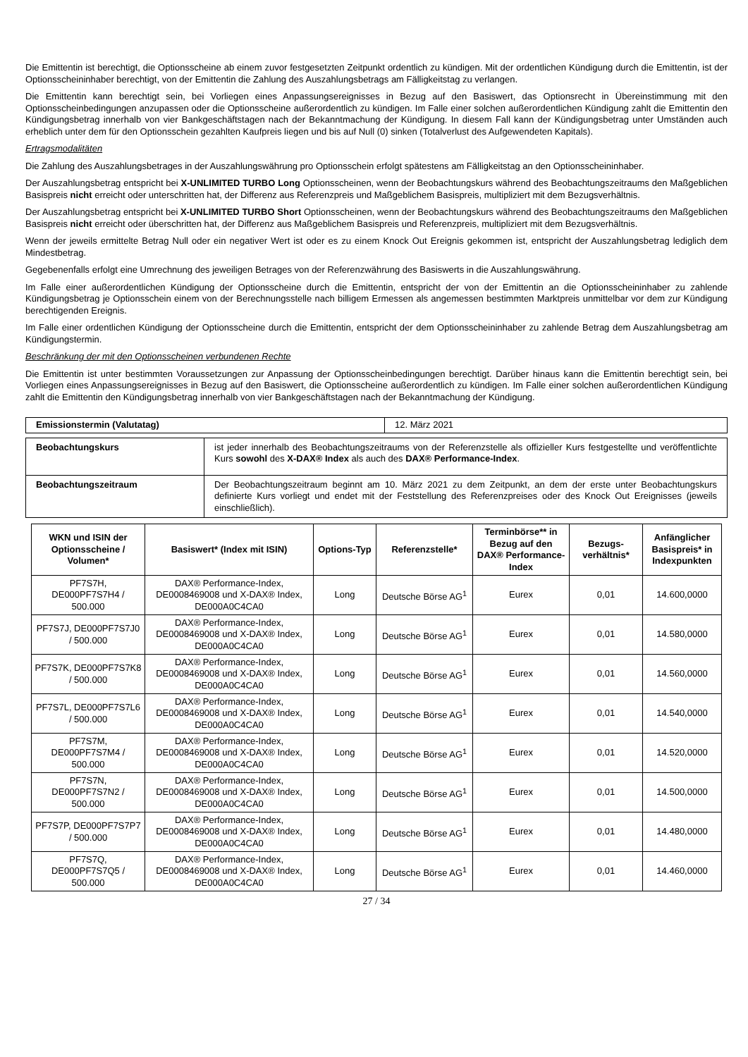Die Emittentin ist berechtigt, die Optionsscheine ab einem zuvor festgesetzten Zeitpunkt ordentlich zu kündigen. Mit der ordentlichen Kündigung durch die Emittentin, ist der Optionsscheininhaber berechtigt, von der Emittentin die Zahlung des Auszahlungsbetrags am Fälligkeitstag zu verlangen.
Die Emittentin kann berechtigt sein, bei Vorliegen eines Anpassungsereignisses in Bezug auf den Basiswert, das Optionsrecht in Übereinstimmung mit den Optionsscheinbedingungen anzupassen oder die Optionsscheine außerordentlich zu kündigen. Im Falle einer solchen außerordentlichen Kündigung zahlt die Emittentin den Kündigungsbetrag innerhalb von vier Bankgeschäftstagen nach der Bekanntmachung der Kündigung. In diesem Fall kann der Kündigungsbetrag unter Umständen auch erheblich unter dem für den Optionsschein gezahlten Kaufpreis liegen und bis auf Null (0) sinken (Totalverlust des Aufgewendeten Kapitals).
Ertragsmodalitäten
Die Zahlung des Auszahlungsbetrages in der Auszahlungswährung pro Optionsschein erfolgt spätestens am Fälligkeitstag an den Optionsscheininhaber.
Der Auszahlungsbetrag entspricht bei X-UNLIMITED TURBO Long Optionsscheinen, wenn der Beobachtungskurs während des Beobachtungszeitraums den Maßgeblichen Basispreis nicht erreicht oder unterschritten hat, der Differenz aus Referenzpreis und Maßgeblichem Basispreis, multipliziert mit dem Bezugsverhältnis.
Der Auszahlungsbetrag entspricht bei X-UNLIMITED TURBO Short Optionsscheinen, wenn der Beobachtungskurs während des Beobachtungszeitraums den Maßgeblichen Basispreis nicht erreicht oder überschritten hat, der Differenz aus Maßgeblichem Basispreis und Referenzpreis, multipliziert mit dem Bezugsverhältnis.
Wenn der jeweils ermittelte Betrag Null oder ein negativer Wert ist oder es zu einem Knock Out Ereignis gekommen ist, entspricht der Auszahlungsbetrag lediglich dem Mindestbetrag.
Gegebenenfalls erfolgt eine Umrechnung des jeweiligen Betrages von der Referenzwährung des Basiswerts in die Auszahlungswährung.
Im Falle einer außerordentlichen Kündigung der Optionsscheine durch die Emittentin, entspricht der von der Emittentin an die Optionsscheininhaber zu zahlende Kündigungsbetrag je Optionsschein einem von der Berechnungsstelle nach billigem Ermessen als angemessen bestimmten Marktpreis unmittelbar vor dem zur Kündigung berechtigenden Ereignis.
Im Falle einer ordentlichen Kündigung der Optionsscheine durch die Emittentin, entspricht der dem Optionsscheininhaber zu zahlende Betrag dem Auszahlungsbetrag am Kündigungstermin.
Beschränkung der mit den Optionsscheinen verbundenen Rechte
Die Emittentin ist unter bestimmten Voraussetzungen zur Anpassung der Optionsscheinbedingungen berechtigt. Darüber hinaus kann die Emittentin berechtigt sein, bei Vorliegen eines Anpassungsereignisses in Bezug auf den Basiswert, die Optionsscheine außerordentlich zu kündigen. Im Falle einer solchen außerordentlichen Kündigung zahlt die Emittentin den Kündigungsbetrag innerhalb von vier Bankgeschäftstagen nach der Bekanntmachung der Kündigung.
| Emissionstermin (Valutatag) | 12. März 2021 |
| Beobachtungskurs | ist jeder innerhalb des Beobachtungszeitraums von der Referenzstelle als offizieller Kurs festgestellte und veröffentlichte Kurs sowohl des X-DAX® Index als auch des DAX® Performance-Index . |
| Beobachtungszeitraum | Der Beobachtungszeitraum beginnt am 10. März 2021 zu dem Zeitpunkt, an dem der erste unter Beobachtungskurs definierte Kurs vorliegt und endet mit der Feststellung des Referenzpreises oder des Knock Out Ereignisses (jeweils einschließlich). |
| WKN und ISIN der Optionsscheine / Volumen* | Basiswert* (Index mit ISIN) | Options-Typ | Referenzstelle* | Terminbörse** in Bezug auf den DAX® Performance-Index | Bezugs-verhältnis* | Anfänglicher Basispreis* in Indexpunkten |
| --- | --- | --- | --- | --- | --- | --- |
| PF7S7H, DE000PF7S7H4 / 500.000 | DAX® Performance-Index, DE0008469008 und X-DAX® Index, DE000A0C4CA0 | Long | Deutsche Börse AG<sup>1</sup> | Eurex | 0,01 | 14.600,0000 |
| PF7S7J, DE000PF7S7J0 / 500.000 | DAX® Performance-Index, DE0008469008 und X-DAX® Index, DE000A0C4CA0 | Long | Deutsche Börse AG<sup>1</sup> | Eurex | 0,01 | 14.580,0000 |
| PF7S7K, DE000PF7S7K8 / 500.000 | DAX® Performance-Index, DE0008469008 und X-DAX® Index, DE000A0C4CA0 | Long | Deutsche Börse AG<sup>1</sup> | Eurex | 0,01 | 14.560,0000 |
| PF7S7L, DE000PF7S7L6 / 500.000 | DAX® Performance-Index, DE0008469008 und X-DAX® Index, DE000A0C4CA0 | Long | Deutsche Börse AG<sup>1</sup> | Eurex | 0,01 | 14.540,0000 |
| PF7S7M, DE000PF7S7M4 / 500.000 | DAX® Performance-Index, DE0008469008 und X-DAX® Index, DE000A0C4CA0 | Long | Deutsche Börse AG<sup>1</sup> | Eurex | 0,01 | 14.520,0000 |
| PF7S7N, DE000PF7S7N2 / 500.000 | DAX® Performance-Index, DE0008469008 und X-DAX® Index, DE000A0C4CA0 | Long | Deutsche Börse AG<sup>1</sup> | Eurex | 0,01 | 14.500,0000 |
| PF7S7P, DE000PF7S7P7 / 500.000 | DAX® Performance-Index, DE0008469008 und X-DAX® Index, DE000A0C4CA0 | Long | Deutsche Börse AG<sup>1</sup> | Eurex | 0,01 | 14.480,0000 |
| PF7S7Q, DE000PF7S7Q5 / 500.000 | DAX® Performance-Index, DE0008469008 und X-DAX® Index, DE000A0C4CA0 | Long | Deutsche Börse AG<sup>1</sup> | Eurex | 0,01 | 14.460,0000 |
27 / 34